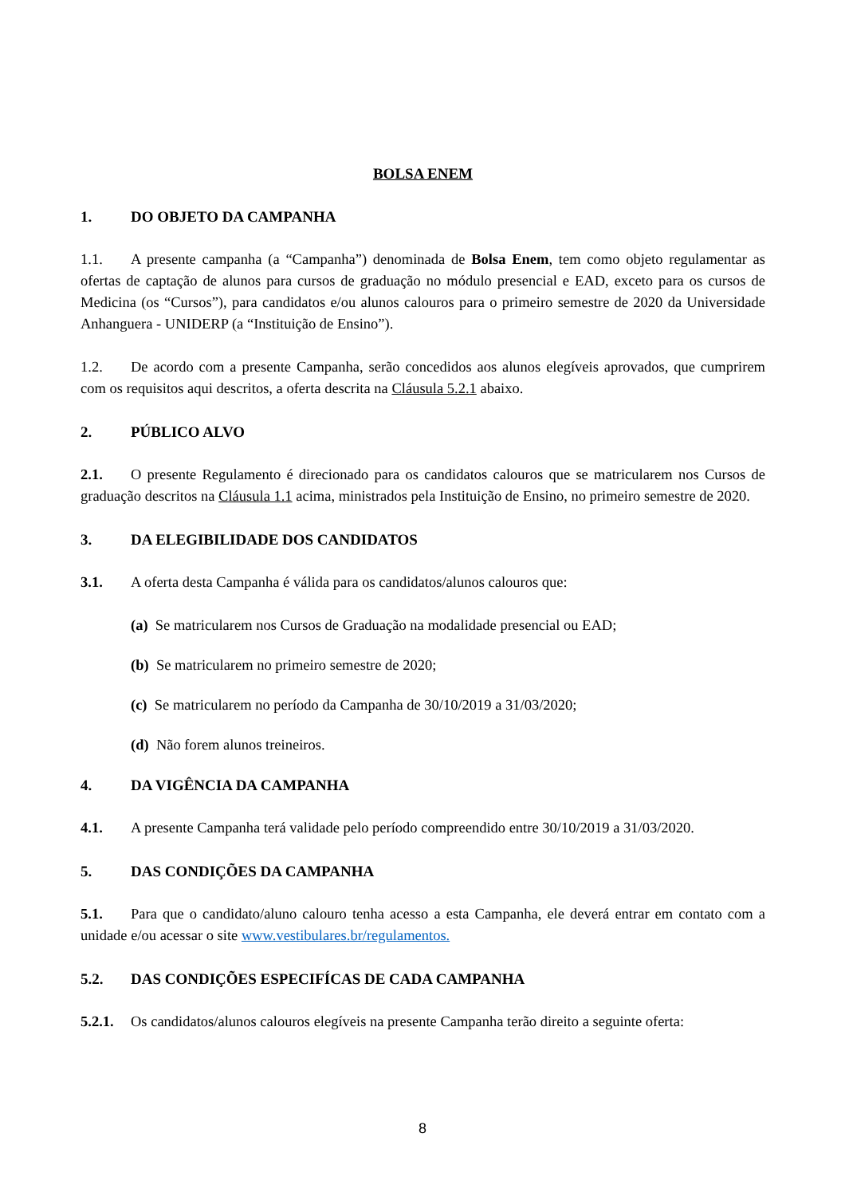BOLSA ENEM
1. DO OBJETO DA CAMPANHA
1.1. A presente campanha (a “Campanha”) denominada de Bolsa Enem, tem como objeto regulamentar as ofertas de captação de alunos para cursos de graduação no módulo presencial e EAD, exceto para os cursos de Medicina (os “Cursos”), para candidatos e/ou alunos calouros para o primeiro semestre de 2020 da Universidade Anhanguera - UNIDERP (a “Instituição de Ensino”).
1.2. De acordo com a presente Campanha, serão concedidos aos alunos elegíveis aprovados, que cumprirem com os requisitos aqui descritos, a oferta descrita na Cláusula 5.2.1 abaixo.
2. PÚBLICO ALVO
2.1. O presente Regulamento é direcionado para os candidatos calouros que se matricularem nos Cursos de graduação descritos na Cláusula 1.1 acima, ministrados pela Instituição de Ensino, no primeiro semestre de 2020.
3. DA ELEGIBILIDADE DOS CANDIDATOS
3.1. A oferta desta Campanha é válida para os candidatos/alunos calouros que:
(a) Se matricularem nos Cursos de Graduação na modalidade presencial ou EAD;
(b) Se matricularem no primeiro semestre de 2020;
(c) Se matricularem no período da Campanha de 30/10/2019 a 31/03/2020;
(d) Não forem alunos treineiros.
4. DA VIGÊNCIA DA CAMPANHA
4.1. A presente Campanha terá validade pelo período compreendido entre 30/10/2019 a 31/03/2020.
5. DAS CONDIÇÕES DA CAMPANHA
5.1. Para que o candidato/aluno calouro tenha acesso a esta Campanha, ele deverá entrar em contato com a unidade e/ou acessar o site www.vestibulares.br/regulamentos.
5.2. DAS CONDIÇÕES ESPECIFÍCAS DE CADA CAMPANHA
5.2.1. Os candidatos/alunos calouros elegíveis na presente Campanha terão direito a seguinte oferta:
8